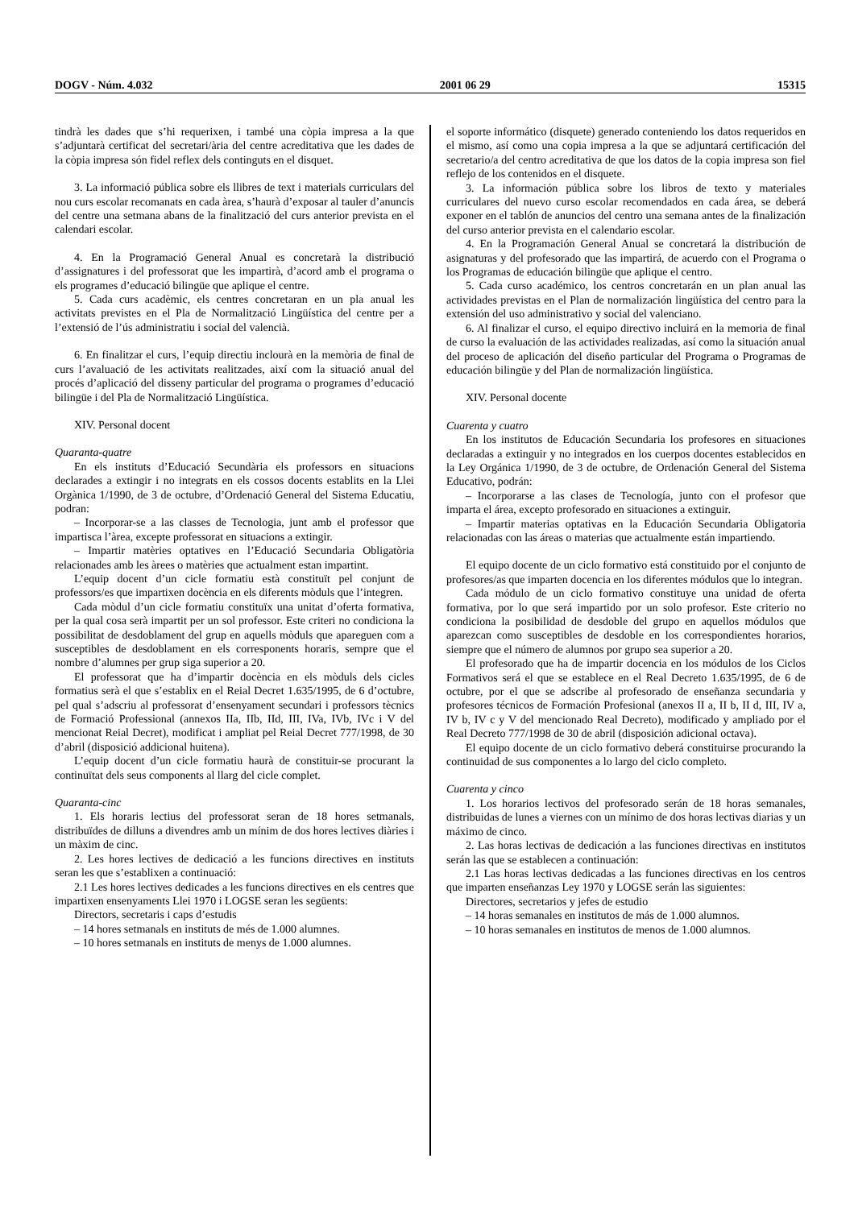DOGV - Núm. 4.032 2001 06 29 15315
tindrà les dades que s’hi requerixen, i també una còpia impresa a la que s’adjuntarà certificat del secretari/ària del centre acreditativa que les dades de la còpia impresa són fidel reflex dels continguts en el disquet.
3. La informació pública sobre els llibres de text i materials curriculars del nou curs escolar recomanats en cada àrea, s’haurà d’exposar al tauler d’anuncis del centre una setmana abans de la finalització del curs anterior prevista en el calendari escolar.
4. En la Programació General Anual es concretarà la distribució d’assignatures i del professorat que les impartirà, d’acord amb el programa o els programes d’educació bilingüe que aplique el centre.
5. Cada curs acadèmic, els centres concretaran en un pla anual les activitats previstes en el Pla de Normalització Lingüística del centre per a l’extensió de l’ús administratiu i social del valencià.
6. En finalitzar el curs, l’equip directiu inclourà en la memòria de final de curs l’avaluació de les activitats realitzades, així com la situació anual del procés d’aplicació del disseny particular del programa o programes d’educació bilingüe i del Pla de Normalització Lingüística.
XIV. Personal docent
Quaranta-quatre
En els instituts d’Educació Secundària els professors en situacions declarades a extingir i no integrats en els cossos docents establits en la Llei Orgànica 1/1990, de 3 de octubre, d’Ordenació General del Sistema Educatiu, podran:
– Incorporar-se a las classes de Tecnologia, junt amb el professor que impartisca l’àrea, excepte professorat en situacions a extingir.
– Impartir matèries optatives en l’Educació Secundaria Obligatòria relacionades amb les àrees o matèries que actualment estan impartint.
L’equip docent d’un cicle formatiu està constituït pel conjunt de professors/es que impartixen docència en els diferents mòduls que l’integren.
Cada mòdul d’un cicle formatiu constituïx una unitat d’oferta formativa, per la qual cosa serà impartit per un sol professor. Este criteri no condiciona la possibilitat de desdoblament del grup en aquells mòduls que apareguen com a susceptibles de desdoblament en els corresponents horaris, sempre que el nombre d’alumnes per grup siga superior a 20.
El professorat que ha d’impartir docència en els mòduls dels cicles formatius serà el que s’establix en el Reial Decret 1.635/1995, de 6 d’octubre, pel qual s’adscriu al professorat d’ensenyament secundari i professors tècnics de Formació Professional (annexos IIa, IIb, IId, III, IVa, IVb, IVc i V del mencionat Reial Decret), modificat i ampliat pel Reial Decret 777/1998, de 30 d’abril (disposició addicional huitena).
L’equip docent d’un cicle formatiu haurà de constituir-se procurant la continuïtat dels seus components al llarg del cicle complet.
Quaranta-cinc
1. Els horaris lectius del professorat seran de 18 hores setmanals, distribuïdes de dilluns a divendres amb un mínim de dos hores lectives diàries i un màxim de cinc.
2. Les hores lectives de dedicació a les funcions directives en instituts seran les que s’establixen a continuació:
2.1 Les hores lectives dedicades a les funcions directives en els centres que impartixen ensenyaments Llei 1970 i LOGSE seran les següents:
Directors, secretaris i caps d’estudis
– 14 hores setmanals en instituts de més de 1.000 alumnes.
– 10 hores setmanals en instituts de menys de 1.000 alumnes.
el soporte informático (disquete) generado conteniendo los datos requeridos en el mismo, así como una copia impresa a la que se adjuntará certificación del secretario/a del centro acreditativa de que los datos de la copia impresa son fiel reflejo de los contenidos en el disquete.
3. La información pública sobre los libros de texto y materiales curriculares del nuevo curso escolar recomendados en cada área, se deberá exponer en el tablón de anuncios del centro una semana antes de la finalización del curso anterior prevista en el calendario escolar.
4. En la Programación General Anual se concretará la distribución de asignaturas y del profesorado que las impartirá, de acuerdo con el Programa o los Programas de educación bilingüe que aplique el centro.
5. Cada curso académico, los centros concretarán en un plan anual las actividades previstas en el Plan de normalización lingüística del centro para la extensión del uso administrativo y social del valenciano.
6. Al finalizar el curso, el equipo directivo incluirá en la memoria de final de curso la evaluación de las actividades realizadas, así como la situación anual del proceso de aplicación del diseño particular del Programa o Programas de educación bilingüe y del Plan de normalización lingüística.
XIV. Personal docente
Cuarenta y cuatro
En los institutos de Educación Secundaria los profesores en situaciones declaradas a extinguir y no integrados en los cuerpos docentes establecidos en la Ley Orgánica 1/1990, de 3 de octubre, de Ordenación General del Sistema Educativo, podrán:
– Incorporarse a las clases de Tecnología, junto con el profesor que imparta el área, excepto profesorado en situaciones a extinguir.
– Impartir materias optativas en la Educación Secundaria Obligatoria relacionadas con las áreas o materias que actualmente están impartiendo.
El equipo docente de un ciclo formativo está constituido por el conjunto de profesores/as que imparten docencia en los diferentes módulos que lo integran.
Cada módulo de un ciclo formativo constituye una unidad de oferta formativa, por lo que será impartido por un solo profesor. Este criterio no condiciona la posibilidad de desdoble del grupo en aquellos módulos que aparezcan como susceptibles de desdoble en los correspondientes horarios, siempre que el número de alumnos por grupo sea superior a 20.
El profesorado que ha de impartir docencia en los módulos de los Ciclos Formativos será el que se establece en el Real Decreto 1.635/1995, de 6 de octubre, por el que se adscribe al profesorado de enseñanza secundaria y profesores técnicos de Formación Profesional (anexos II a, II b, II d, III, IV a, IV b, IV c y V del mencionado Real Decreto), modificado y ampliado por el Real Decreto 777/1998 de 30 de abril (disposición adicional octava).
El equipo docente de un ciclo formativo deberá constituirse procurando la continuidad de sus componentes a lo largo del ciclo completo.
Cuarenta y cinco
1. Los horarios lectivos del profesorado serán de 18 horas semanales, distribuidas de lunes a viernes con un mínimo de dos horas lectivas diarias y un máximo de cinco.
2. Las horas lectivas de dedicación a las funciones directivas en institutos serán las que se establecen a continuación:
2.1 Las horas lectivas dedicadas a las funciones directivas en los centros que imparten enseñanzas Ley 1970 y LOGSE serán las siguientes:
Directores, secretarios y jefes de estudio
– 14 horas semanales en institutos de más de 1.000 alumnos.
– 10 horas semanales en institutos de menos de 1.000 alumnos.